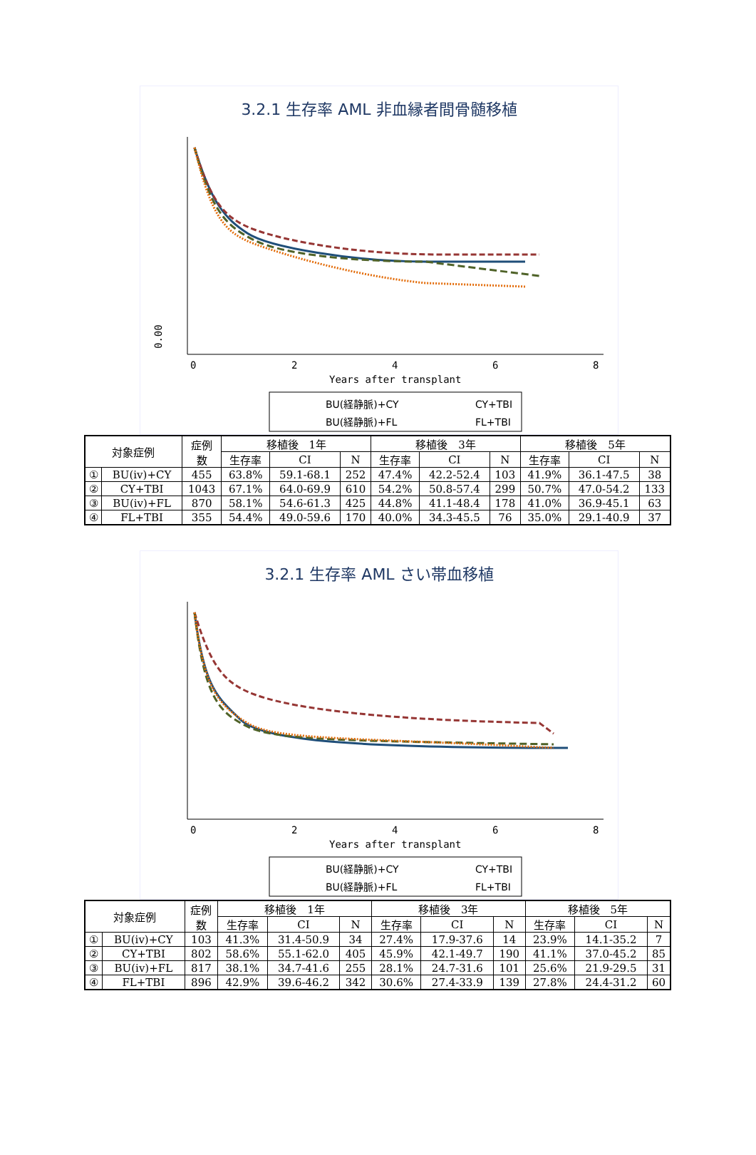3.2.1 生存率 AML 非血縁者間骨髄移植
0.00
0
2
4
6
8
Years after transplant
BU(経静脈)+CY
CY+TBI
BU(経静脈)+FL
FL+TBI
| 対象症例 | | 症例 数 | 移植後 1年 | | | 移植後 3年 | | | 移植後 5年 | | |
| --- | --- | --- | --- | --- | --- | --- | --- | --- | --- | --- | --- |
| | | | 生存率 | CI | N | 生存率 | CI | N | 生存率 | CI | N |
| ① | BU(iv)+CY | 455 | 63.8% | 59.1-68.1 | 252 | 47.4% | 42.2-52.4 | 103 | 41.9% | 36.1-47.5 | 38 |
| ② | CY+TBI | 1043 | 67.1% | 64.0-69.9 | 610 | 54.2% | 50.8-57.4 | 299 | 50.7% | 47.0-54.2 | 133 |
| ③ | BU(iv)+FL | 870 | 58.1% | 54.6-61.3 | 425 | 44.8% | 41.1-48.4 | 178 | 41.0% | 36.9-45.1 | 63 |
| ④ | FL+TBI | 355 | 54.4% | 49.0-59.6 | 170 | 40.0% | 34.3-45.5 | 76 | 35.0% | 29.1-40.9 | 37 |
3.2.1 生存率 AML さい帯血移植
0
2
4
6
8
Years after transplant
BU(経静脈)+CY
CY+TBI
BU(経静脈)+FL
FL+TBI
| 対象症例 | | 症例 数 | 移植後 1年 | | | 移植後 3年 | | | 移植後 5年 | | |
| --- | --- | --- | --- | --- | --- | --- | --- | --- | --- | --- | --- |
| | | | 生存率 | CI | N | 生存率 | CI | N | 生存率 | CI | N |
| ① | BU(iv)+CY | 103 | 41.3% | 31.4-50.9 | 34 | 27.4% | 17.9-37.6 | 14 | 23.9% | 14.1-35.2 | 7 |
| ② | CY+TBI | 802 | 58.6% | 55.1-62.0 | 405 | 45.9% | 42.1-49.7 | 190 | 41.1% | 37.0-45.2 | 85 |
| ③ | BU(iv)+FL | 817 | 38.1% | 34.7-41.6 | 255 | 28.1% | 24.7-31.6 | 101 | 25.6% | 21.9-29.5 | 31 |
| ④ | FL+TBI | 896 | 42.9% | 39.6-46.2 | 342 | 30.6% | 27.4-33.9 | 139 | 27.8% | 24.4-31.2 | 60 |